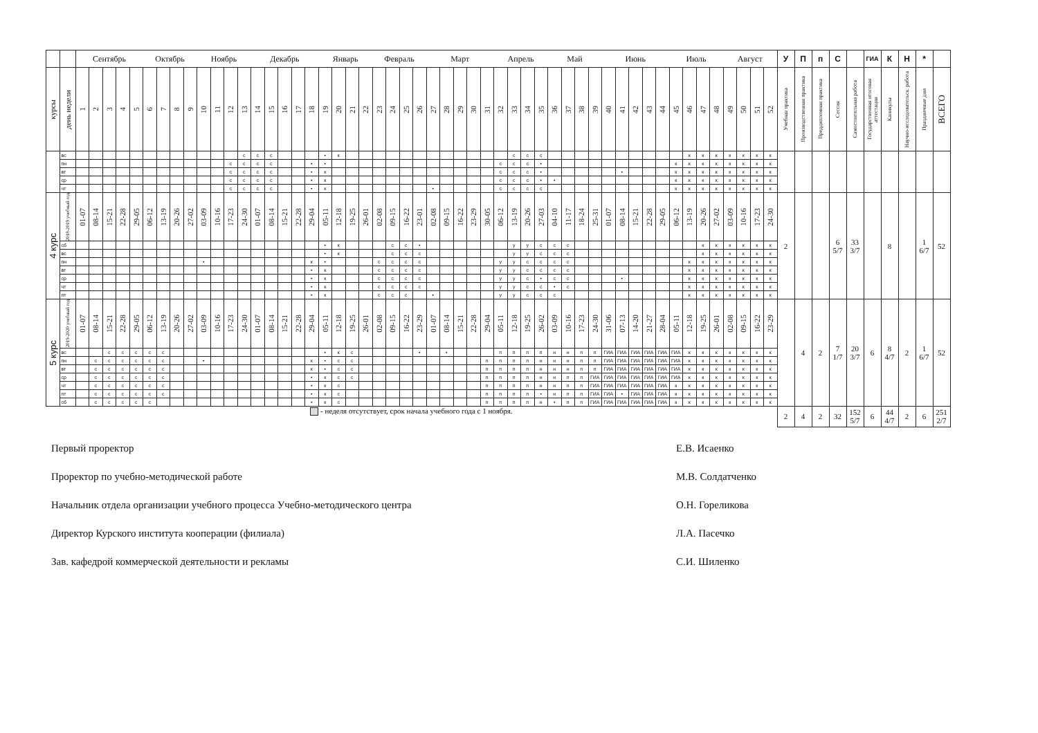| | | Сентябрь | | | | | Октябрь | | | | Ноябрь | | | | Декабрь | | | | | Январь | | | | Февраль | | | | Март | | | | | Апрель | | | | Май | | | | Июнь | | | | | Июль | | | | Август | | | | У | П | п | С | | ГИА | К | Н | * | |
| --- | --- | --- | --- | --- | --- | --- | --- | --- | --- | --- | --- | --- | --- | --- | --- | --- | --- | --- | --- | --- | --- | --- | --- | --- | --- | --- | --- | --- | --- | --- | --- | --- | --- | --- | --- | --- | --- | --- | --- | --- | --- | --- | --- | --- | --- | --- | --- | --- | --- | --- | --- | --- | --- | --- | --- | --- | --- | --- | --- | --- | --- | --- | --- |
| курсы | день недели | 1 | 2 | 3 | 4 | 5 | 6 | 7 | 8 | 9 | 10 | 11 | 12 | 13 | 14 | 15 | 16 | 17 | 18 | 19 | 20 | 21 | 22 | 23 | 24 | 25 | 26 | 27 | 28 | 29 | 30 | 31 | 32 | 33 | 34 | 35 | 36 | 37 | 38 | 39 | 40 | 41 | 42 | 43 | 44 | 45 | 46 | 47 | 48 | 49 | 50 | 51 | 52 | Учебная практика | Производственная практика | Преддипломная практика | Сессия | Самостоятельная работа | Государственная итоговая аттестация | Каникулы | Научно-исследовательск. работа | Праздничные дни | ВСЕГО |
| | вс | | | | | | | | | | | | | с | с | с | | | | • | к | | | | | | | | | | | | | с | с | с | | | | | | | | | | | к | к | к | к | к | к | к | | | | | | | | | | |
| | пн | | | | | | | | | | | | с | с | с | с | | | • | • | | | | | | | | | | | | | с | с | с | • | | | | | | | | | | к | к | к | к | к | к | к | к | | | | | | | | | | |
| | вт | | | | | | | | | | | | с | с | с | с | | | • | к | | | | | | | | | | | | | с | с | с | • | | | | | | • | | | | к | к | к | к | к | к | к | к | | | | | | | | | | |
| | ср | | | | | | | | | | | | с | с | с | с | | | • | к | | | | | | | | | | | | | с | с | с | • | • | | | | | | | | | к | к | к | к | к | к | к | к | | | | | | | | | | |
| | чт | | | | | | | | | | | | с | с | с | с | | | • | к | | | | | | | | • | | | | | с | с | с | с | | | | | | | | | | к | к | к | к | к | к | к | к | | | | | | | | | | |
| 4 курс | 2018-2019 учебный год | 01-07 | 08-14 | 15-21 | 22-28 | 29-05 | 06-12 | 13-19 | 20-26 | 27-02 | 03-09 | 10-16 | 17-23 | 24-30 | 01-07 | 08-14 | 15-21 | 22-28 | 29-04 | 05-11 | 12-18 | 19-25 | 26-01 | 02-08 | 09-15 | 16-22 | 23-01 | 02-08 | 09-15 | 16-22 | 23-29 | 30-05 | 06-12 | 13-19 | 20-26 | 27-03 | 04-10 | 11-17 | 18-24 | 25-31 | 01-07 | 08-14 | 15-21 | 22-28 | 29-05 | 06-12 | 13-19 | 20-26 | 27-02 | 03-09 | 10-16 | 17-23 | 24-30 | 2 | | | 6 5/7 | 33 3/7 | | 8 | | 1 6/7 | 52 |
| | сб | | | | | | | | | | | | | | | | | | | • | к | | | | с | с | • | | | | | | | у | у | с | с | с | | | | | | | | | | к | к | к | к | к | к | | | | | | | | | | |
| | вс | | | | | | | | | | | | | | | | | | | • | к | | | | с | с | с | | | | | | | у | у | с | с | с | | | | | | | | | | к | к | к | к | к | к | | | | | | | | | | |
| | пн | | | | | | | | | | • | | | | | | | | к | • | | | | с | с | с | с | | | | | | у | у | с | с | с | с | | | | | | | | | к | к | к | к | к | к | к | | | | | | | | | | |
| | вт | | | | | | | | | | | | | | | | | | • | к | | | | с | с | с | с | | | | | | у | у | с | с | с | с | | | | | | | | | к | к | к | к | к | к | к | | | | | | | | | | |
| | ср | | | | | | | | | | | | | | | | | | • | к | | | | с | с | с | с | | | | | | у | у | с | • | с | с | | | | • | | | | | к | к | к | к | к | к | к | | | | | | | | | | |
| | чт | | | | | | | | | | | | | | | | | | • | к | | | | с | с | с | с | | | | | | у | у | с | с | • | с | | | | | | | | | к | к | к | к | к | к | к | | | | | | | | | | |
| | пт | | | | | | | | | | | | | | | | | | • | к | | | | с | с | с | | • | | | | | у | у | с | с | с | | | | | | | | | | к | к | к | к | к | к | к | | | | | | | | | | |
| 5 курс | 2019-2020 учебный год | 01-07 | 08-14 | 15-21 | 22-28 | 29-05 | 06-12 | 13-19 | 20-26 | 27-02 | 03-09 | 10-16 | 17-23 | 24-30 | 01-07 | 08-14 | 15-21 | 22-28 | 29-04 | 05-11 | 12-18 | 19-25 | 26-01 | 02-08 | 09-15 | 16-22 | 23-29 | 01-07 | 08-14 | 15-21 | 22-28 | 29-04 | 05-11 | 12-18 | 19-25 | 26-02 | 03-09 | 10-16 | 17-23 | 24-30 | 31-06 | 07-13 | 14-20 | 21-27 | 28-04 | 05-11 | 12-18 | 19-25 | 26-01 | 02-08 | 09-15 | 16-22 | 23-29 | | 4 | 2 | 7 1/7 | 20 3/7 | 6 | 8 4/7 | 2 | 1 6/7 | 52 |
| | вс | | | с | с | с | с | с | | | | | | | | | | | | • | к | с | | | | | • | | • | | | | п | п | п | п | н | н | п | п | ГИА | ГИА | ГИА | ГИА | ГИА | ГИА | к | к | к | к | к | к | к | | | | | | | | | | |
| | пн | | с | с | с | с | с | с | | | • | | | | | | | | к | • | с | с | | | | | | | | | | п | п | п | п | н | н | н | п | п | ГИА | ГИА | ГИА | ГИА | ГИА | ГИА | к | к | к | к | к | к | к | | | | | | | | | | |
| | вт | | с | с | с | с | с | с | | | | | | | | | | | к | • | с | с | | | | | | | | | | п | п | п | п | н | н | н | п | п | ГИА | ГИА | ГИА | ГИА | ГИА | ГИА | к | к | к | к | к | к | к | | | | | | | | | | |
| | ср | | с | с | с | с | с | с | | | | | | | | | | | • | к | с | с | | | | | | | | | | п | п | п | п | н | н | п | п | ГИА | ГИА | ГИА | ГИА | ГИА | ГИА | ГИА | к | к | к | к | к | к | к | | | | | | | | | | |
| | чт | | с | с | с | с | с | с | | | | | | | | | | | • | к | с | | | | | | | | | | | п | п | п | п | н | н | п | п | ГИА | ГИА | ГИА | ГИА | ГИА | ГИА | к | к | к | к | к | к | к | к | | | | | | | | | | |
| | пт | | с | с | с | с | с | с | | | | | | | | | | | • | к | с | | | | | | | | | | | п | п | п | п | • | н | п | п | ГИА | ГИА | • | ГИА | ГИА | ГИА | к | к | к | к | к | к | к | к | | | | | | | | | | |
| | сб | | с | с | с | с | с | | | | | | | | | | | | • | к | с | | | | | | | | | | | п | п | п | п | н | • | п | п | ГИА | ГИА | ГИА | ГИА | ГИА | ГИА | к | к | к | к | к | к | к | к | | | | | | | | | | |
| - неделя отсутствует, срок начала учебного года с 1 ноября. | | | | | | | | | | | | | | | | | | | | | | | | | | | | | | | | | | | | | | | | | | | | | | | | | | | | | | 2 | 4 | 2 | 32 | 152 5/7 | 6 | 44 4/7 | 2 | 6 | 251 2/7 |
Первый проректор Е.В. Исаенко
Проректор по учебно-методической работе М.В. Солдатченко
Начальник отдела организации учебного процесса Учебно-методического центра О.Н. Гореликова
Директор Курского института кооперации (филиала) Л.А. Пасечко
Зав. кафедрой коммерческой деятельности и рекламы С.И. Шиленко